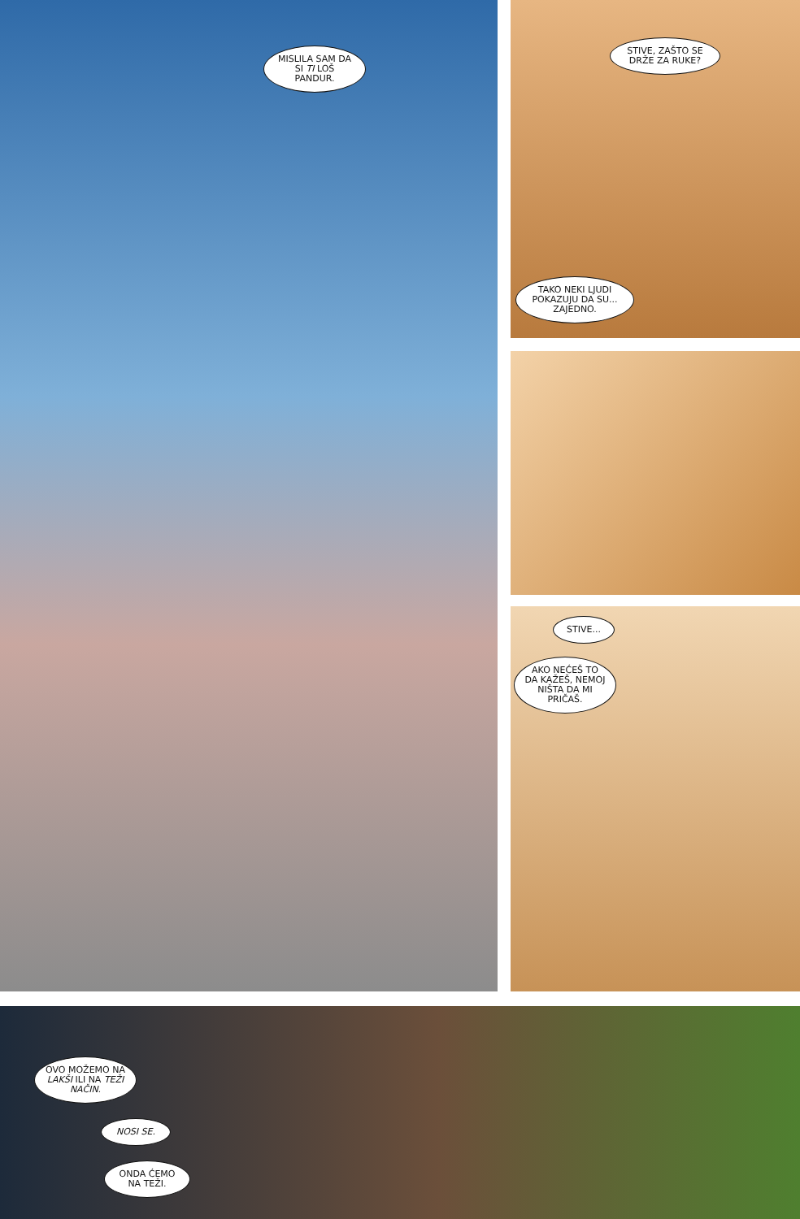MISLILA SAM DA SI TI LOŠ PANDUR.
STIVE, ZAŠTO SE DRŽE ZA RUKE?
TAKO NEKI LJUDI POKAZUJU DA SU... ZAJEDNO.
STIVE...
AKO NEĆEŠ TO DA KAŽEŠ, NEMOJ NIŠTA DA MI PRIČAŠ.
OVO MOŽEMO NA LAKŠI ILI NA TEŽI NAČIN.
NOSI SE.
ONDA ĆEMO NA TEŽI.